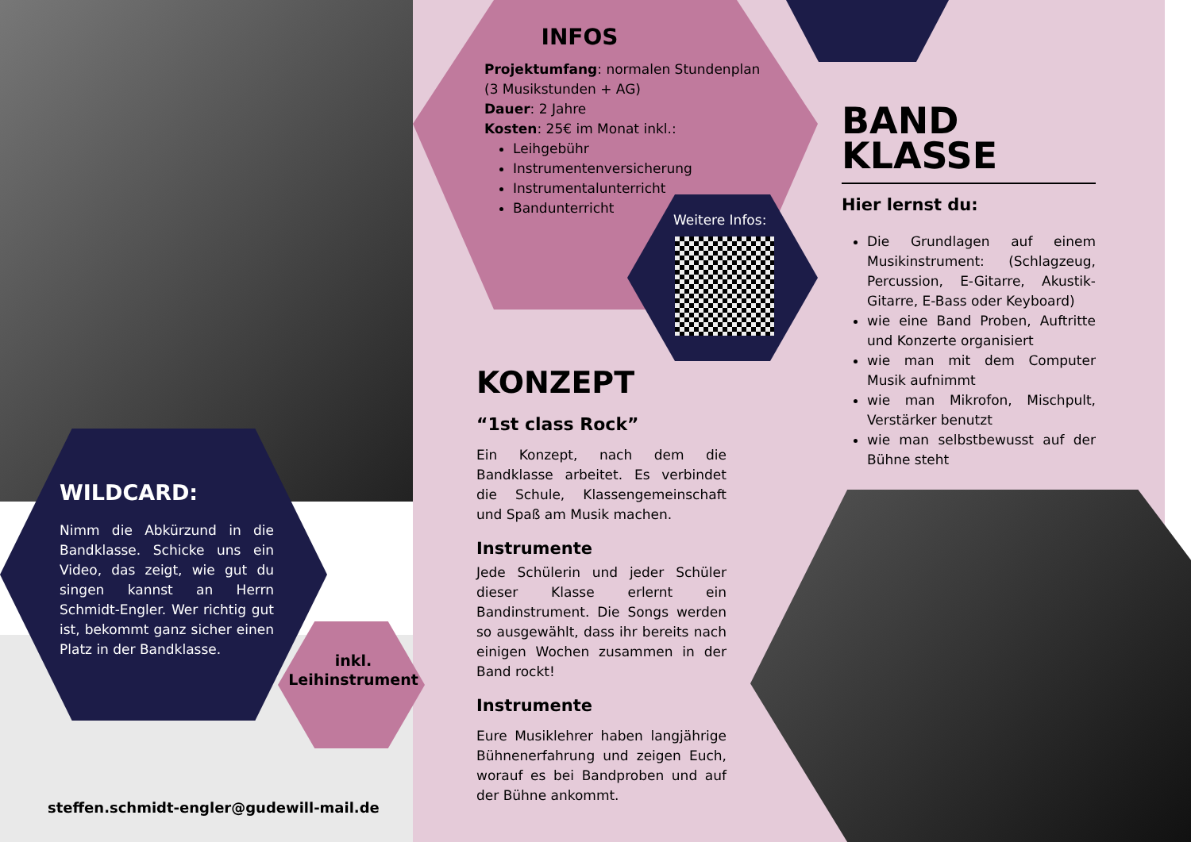WILDCARD:
Nimm die Abkürzund in die Bandklasse. Schicke uns ein Video, das zeigt, wie gut du singen kannst an Herrn Schmidt-Engler. Wer richtig gut ist, bekommt ganz sicher einen Platz in der Bandklasse.
inkl. Leihinstrument
steffen.schmidt-engler@gudewill-mail.de
INFOS
Projektumfang: normalen Stundenplan (3 Musikstunden + AG)
Dauer: 2 Jahre
Kosten: 25€ im Monat inkl.:
Leihgebühr
Instrumentenversicherung
Instrumentalunterricht
Bandunterricht
Weitere Infos:
KONZEPT
“1st class Rock”
Ein Konzept, nach dem die Bandklasse arbeitet. Es verbindet die Schule, Klassengemeinschaft und Spaß am Musik machen.
Instrumente
Jede Schülerin und jeder Schüler dieser Klasse erlernt ein Bandinstrument. Die Songs werden so ausgewählt, dass ihr bereits nach einigen Wochen zusammen in der Band rockt!
Instrumente
Eure Musiklehrer haben langjährige Bühnenerfahrung und zeigen Euch, worauf es bei Bandproben und auf der Bühne ankommt.
BAND
KLASSE
Hier lernst du:
Die Grundlagen auf einem Musikinstrument: (Schlagzeug, Percussion, E-Gitarre, Akustik-Gitarre, E-Bass oder Keyboard)
wie eine Band Proben, Auftritte und Konzerte organisiert
wie man mit dem Computer Musik aufnimmt
wie man Mikrofon, Mischpult, Verstärker benutzt
wie man selbstbewusst auf der Bühne steht